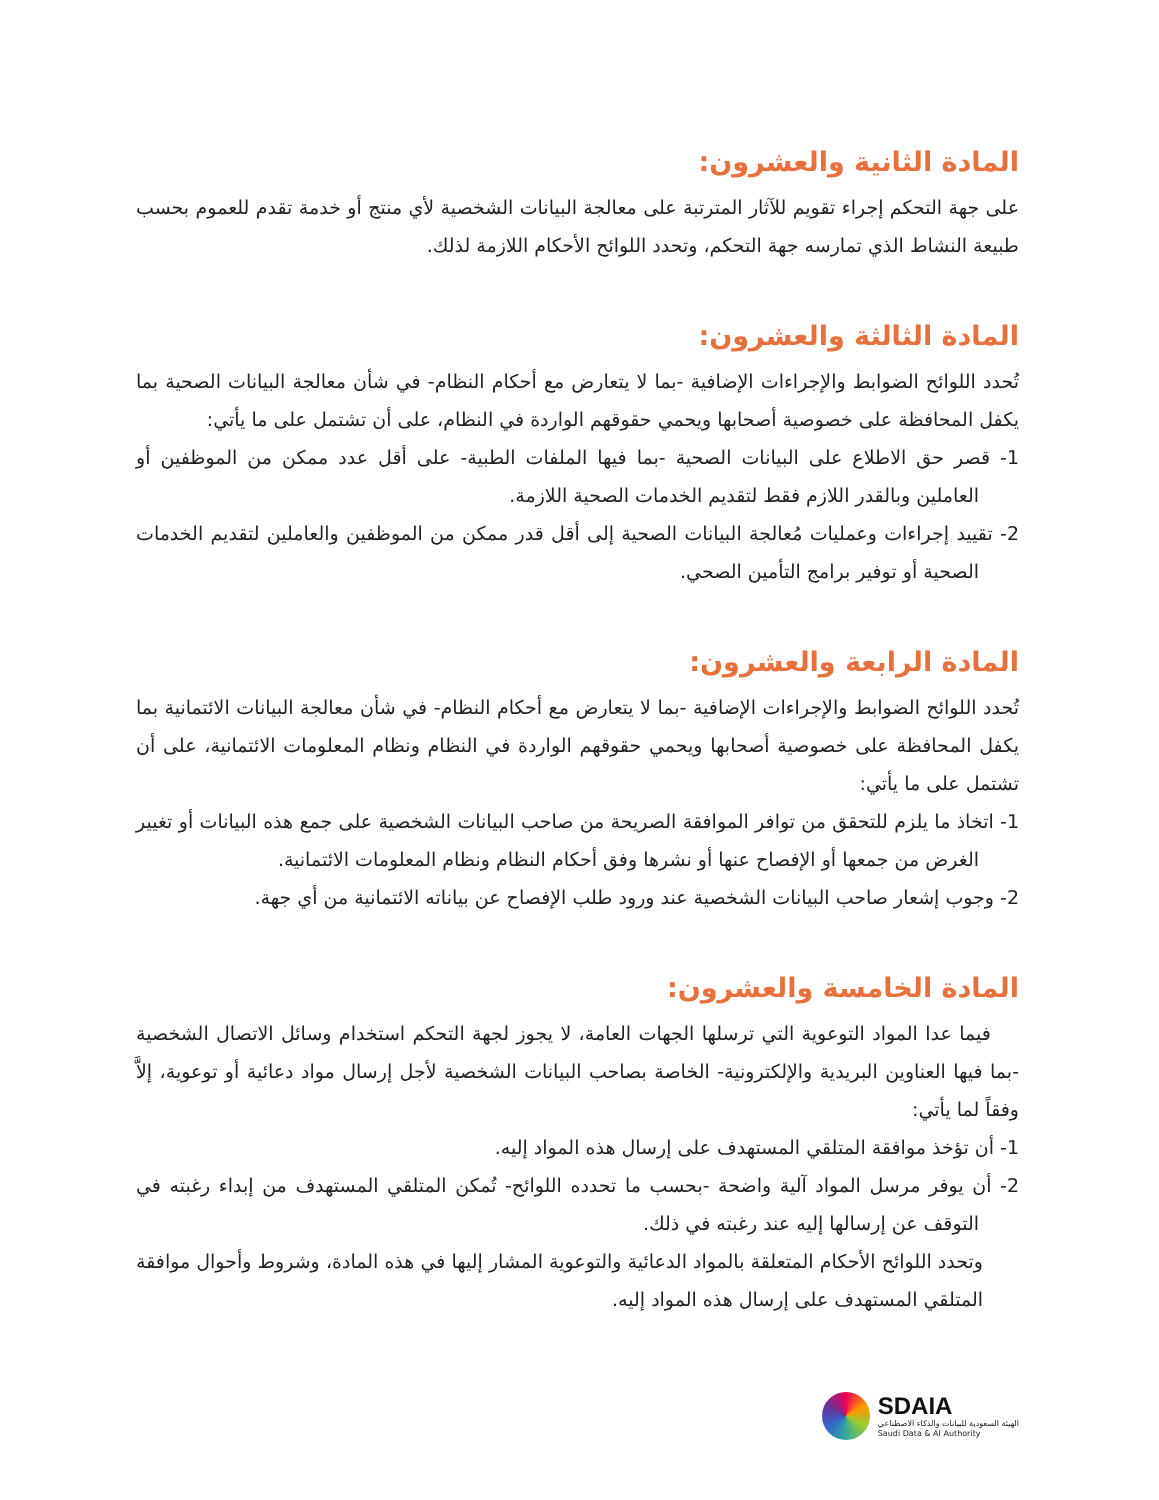المادة الثانية والعشرون:
على جهة التحكم إجراء تقويم للآثار المترتبة على معالجة البيانات الشخصية لأي منتج أو خدمة تقدم للعموم بحسب طبيعة النشاط الذي تمارسه جهة التحكم، وتحدد اللوائح الأحكام اللازمة لذلك.
المادة الثالثة والعشرون:
تُحدد اللوائح الضوابط والإجراءات الإضافية -بما لا يتعارض مع أحكام النظام- في شأن معالجة البيانات الصحية بما يكفل المحافظة على خصوصية أصحابها ويحمي حقوقهم الواردة في النظام، على أن تشتمل على ما يأتي:
1- قصر حق الاطلاع على البيانات الصحية -بما فيها الملفات الطبية- على أقل عدد ممكن من الموظفين أو العاملين وبالقدر اللازم فقط لتقديم الخدمات الصحية اللازمة.
2- تقييد إجراءات وعمليات مُعالجة البيانات الصحية إلى أقل قدر ممكن من الموظفين والعاملين لتقديم الخدمات الصحية أو توفير برامج التأمين الصحي.
المادة الرابعة والعشرون:
تُحدد اللوائح الضوابط والإجراءات الإضافية -بما لا يتعارض مع أحكام النظام- في شأن معالجة البيانات الائتمانية بما يكفل المحافظة على خصوصية أصحابها ويحمي حقوقهم الواردة في النظام ونظام المعلومات الائتمانية، على أن تشتمل على ما يأتي:
1- اتخاذ ما يلزم للتحقق من توافر الموافقة الصريحة من صاحب البيانات الشخصية على جمع هذه البيانات أو تغيير الغرض من جمعها أو الإفصاح عنها أو نشرها وفق أحكام النظام ونظام المعلومات الائتمانية.
2- وجوب إشعار صاحب البيانات الشخصية عند ورود طلب الإفصاح عن بياناته الائتمانية من أي جهة.
المادة الخامسة والعشرون:
فيما عدا المواد التوعوية التي ترسلها الجهات العامة، لا يجوز لجهة التحكم استخدام وسائل الاتصال الشخصية -بما فيها العناوين البريدية والإلكترونية- الخاصة بصاحب البيانات الشخصية لأجل إرسال مواد دعائية أو توعوية، إلاَّ وفقاً لما يأتي:
1- أن تؤخذ موافقة المتلقي المستهدف على إرسال هذه المواد إليه.
2- أن يوفر مرسل المواد آلية واضحة -بحسب ما تحدده اللوائح- تُمكن المتلقي المستهدف من إبداء رغبته في التوقف عن إرسالها إليه عند رغبته في ذلك.
وتحدد اللوائح الأحكام المتعلقة بالمواد الدعائية والتوعوية المشار إليها في هذه المادة، وشروط وأحوال موافقة المتلقي المستهدف على إرسال هذه المواد إليه.
SDAIA
الهيئة السعودية للبيانات والذكاء الاصطناعي
Saudi Data & AI Authority